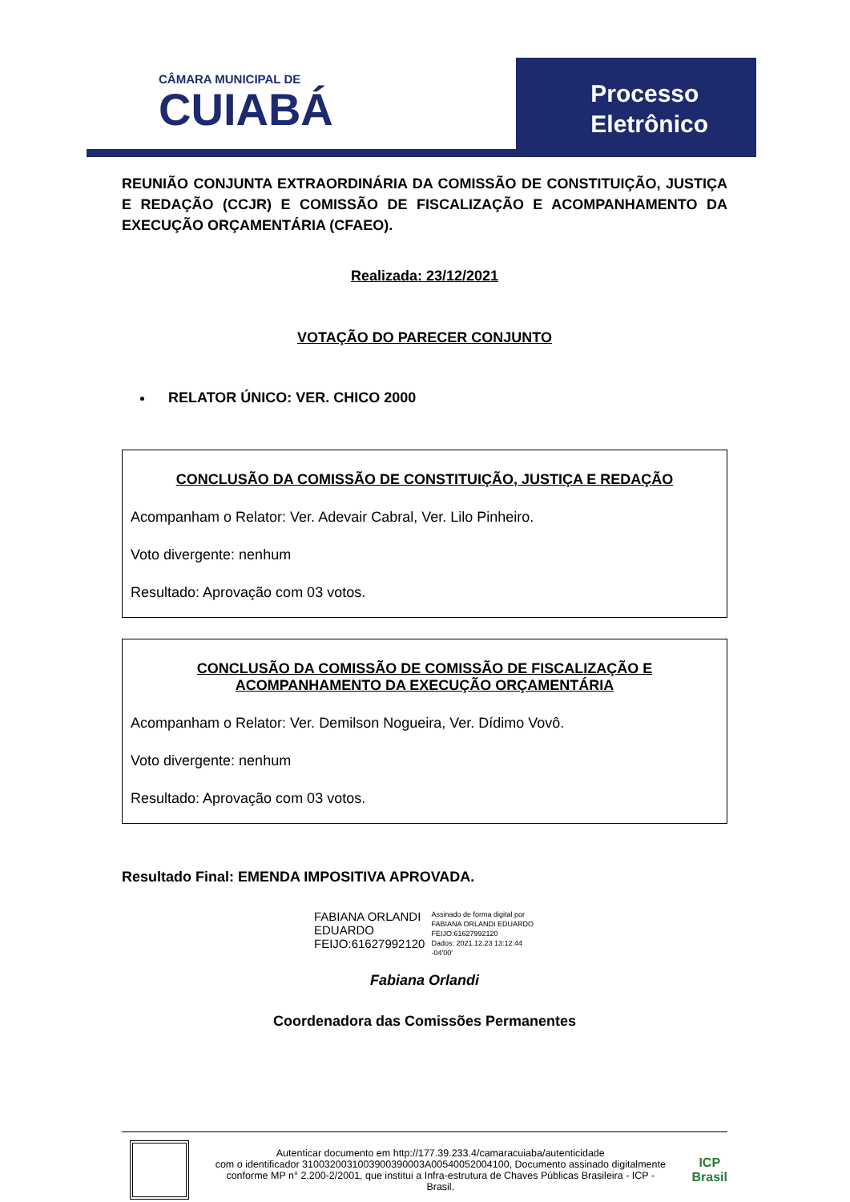CÂMARA MUNICIPAL DE
CUIABÁ
Processo
Eletrônico
REUNIÃO CONJUNTA EXTRAORDINÁRIA DA COMISSÃO DE CONSTITUIÇÃO, JUSTIÇA E REDAÇÃO (CCJR) E COMISSÃO DE FISCALIZAÇÃO E ACOMPANHAMENTO DA EXECUÇÃO ORÇAMENTÁRIA (CFAEO).
Realizada: 23/12/2021
VOTAÇÃO DO PARECER CONJUNTO
RELATOR ÚNICO: VER. CHICO 2000
CONCLUSÃO DA COMISSÃO DE CONSTITUIÇÃO, JUSTIÇA E REDAÇÃO
Acompanham o Relator: Ver. Adevair Cabral, Ver. Lilo Pinheiro.
Voto divergente: nenhum
Resultado: Aprovação com 03 votos.
CONCLUSÃO DA COMISSÃO DE COMISSÃO DE FISCALIZAÇÃO E ACOMPANHAMENTO DA EXECUÇÃO ORÇAMENTÁRIA
Acompanham o Relator: Ver. Demilson Nogueira, Ver. Dídimo Vovô.
Voto divergente: nenhum
Resultado: Aprovação com 03 votos.
Resultado Final: EMENDA IMPOSITIVA APROVADA.
FABIANA ORLANDI
EDUARDO
FEIJO:61627992120
Assinado de forma digital por
FABIANA ORLANDI EDUARDO
FEIJO:61627992120
Dados: 2021.12.23 13:12:44
-04'00'
Fabiana Orlandi
Coordenadora das Comissões Permanentes
Autenticar documento em http://177.39.233.4/camaracuiaba/autenticidade
com o identificador 3100320031003900390003A00540052004100, Documento assinado digitalmente conforme MP n° 2.200-2/2001, que institui a Infra-estrutura de Chaves Públicas Brasileira - ICP - Brasil.
ICP
Brasil